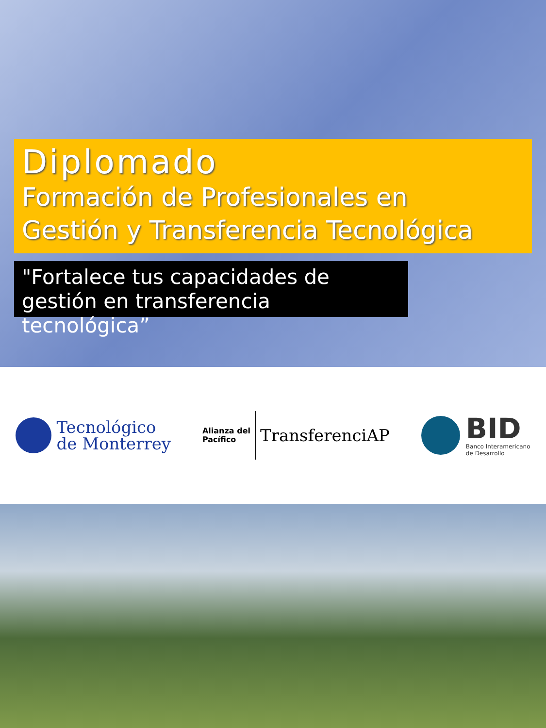Diplomado
Formación de Profesionales en
Gestión y Transferencia Tecnológica
"Fortalece tus capacidades de gestión en transferencia tecnológica”
Tecnológico
de Monterrey
Alianza del
Pacífico
TransferenciAP
BID
Banco Interamericano
de Desarrollo